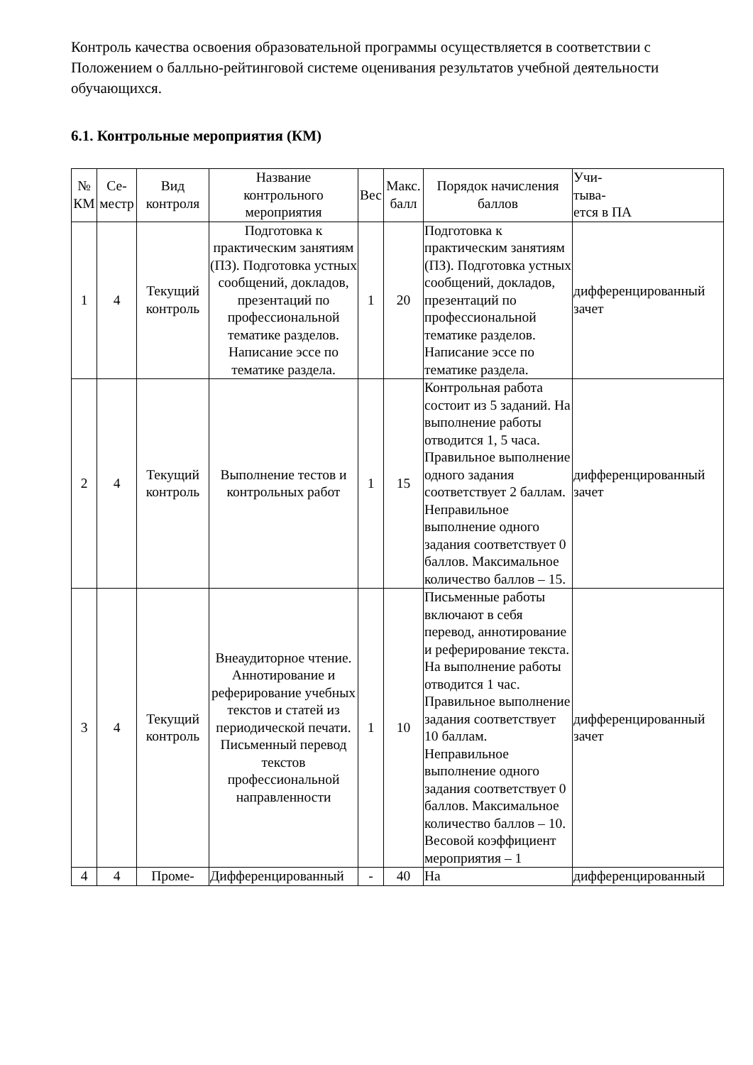Контроль качества освоения образовательной программы осуществляется в соответствии с Положением о балльно-рейтинговой системе оценивания результатов учебной деятельности обучающихся.
6.1. Контрольные мероприятия (КМ)
| № КМ | Се- местр | Вид контроля | Название контрольного мероприятия | Вес | Макс. балл | Порядок начисления баллов | Учи- тыва- ется в ПА |
| --- | --- | --- | --- | --- | --- | --- | --- |
| 1 | 4 | Текущий контроль | Подготовка к практическим занятиям (ПЗ). Подготовка устных сообщений, докладов, презентаций по профессиональной тематике разделов. Написание эссе по тематике раздела. | 1 | 20 | Подготовка к практическим занятиям (ПЗ). Подготовка устных сообщений, докладов, презентаций по профессиональной тематике разделов. Написание эссе по тематике раздела. | дифференцированный зачет |
| 2 | 4 | Текущий контроль | Выполнение тестов и контрольных работ | 1 | 15 | Контрольная работа состоит из 5 заданий. На выполнение работы отводится 1, 5 часа. Правильное выполнение одного задания соответствует 2 баллам. Неправильное выполнение одного задания соответствует 0 баллов. Максимальное количество баллов – 15. | дифференцированный зачет |
| 3 | 4 | Текущий контроль | Внеаудиторное чтение. Аннотирование и реферирование учебных текстов и статей из периодической печати. Письменный перевод текстов профессиональной направленности | 1 | 10 | Письменные работы включают в себя перевод, аннотирование и реферирование текста. На выполнение работы отводится 1 час. Правильное выполнение задания соответствует 10 баллам. Неправильное выполнение одного задания соответствует 0 баллов. Максимальное количество баллов – 10. Весовой коэффициент мероприятия – 1 | дифференцированный зачет |
| 4 | 4 | Проме- | Дифференцированный | - | 40 | На | дифференцированный |